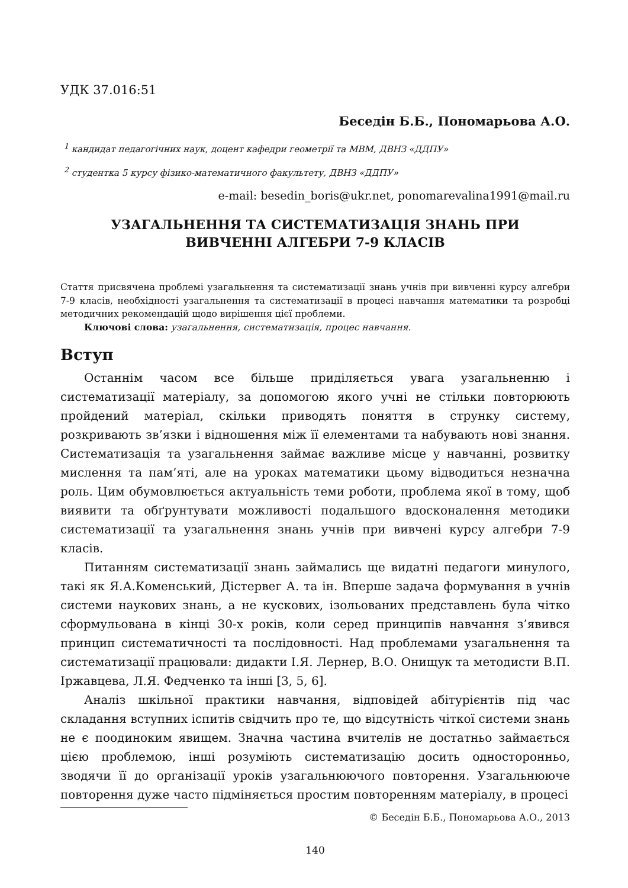УДК 37.016:51
Беседін Б.Б., Пономарьова А.О.
<sup>1</sup> кандидат педагогічних наук, доцент кафедри геометрії та МВМ, ДВНЗ «ДДПУ»
<sup>2</sup> студентка 5 курсу фізико-математичного факультету, ДВНЗ «ДДПУ»
e-mail: besedin_boris@ukr.net, ponomarevalina1991@mail.ru
УЗАГАЛЬНЕННЯ ТА СИСТЕМАТИЗАЦІЯ ЗНАНЬ ПРИ
ВИВЧЕННІ АЛГЕБРИ 7-9 КЛАСІВ
Стаття присвячена проблемі узагальнення та систематизації знань учнів при вивченні курсу алгебри 7-9 класів, необхідності узагальнення та систематизації в процесі навчання математики та розробці методичних рекомендацій щодо вирішення цієї проблеми.
Ключові слова: узагальнення, систематизація, процес навчання.
Вступ
Останнім часом все більше приділяється увага узагальненню і систематизації матеріалу, за допомогою якого учні не стільки повторюють пройдений матеріал, скільки приводять поняття в струнку систему, розкривають зв’язки і відношення між її елементами та набувають нові знання. Систематизація та узагальнення займає важливе місце у навчанні, розвитку мислення та пам’яті, але на уроках математики цьому відводиться незначна роль. Цим обумовлюється актуальність теми роботи, проблема якої в тому, щоб виявити та обґрунтувати можливості подальшого вдосконалення методики систематизації та узагальнення знань учнів при вивчені курсу алгебри 7-9 класів.
Питанням систематизації знань займались ще видатні педагоги минулого, такі як Я.А.Коменський, Дістервег А. та ін. Вперше задача формування в учнів системи наукових знань, а не кускових, ізольованих представлень була чітко сформульована в кінці 30-х років, коли серед принципів навчання з’явився принцип систематичності та послідовності. Над проблемами узагальнення та систематизації працювали: дидакти І.Я. Лернер, В.О. Онищук та методисти В.П. Іржавцева, Л.Я. Федченко та інші [3, 5, 6].
Аналіз шкільної практики навчання, відповідей абітурієнтів під час складання вступних іспитів свідчить про те, що відсутність чіткої системи знань не є поодиноким явищем. Значна частина вчителів не достатньо займається цією проблемою, інші розуміють систематизацію досить односторонньо, зводячи її до організації уроків узагальнюючого повторення. Узагальнююче повторення дуже часто підміняється простим повторенням матеріалу, в процесі
© Беседін Б.Б., Пономарьова А.О., 2013
140